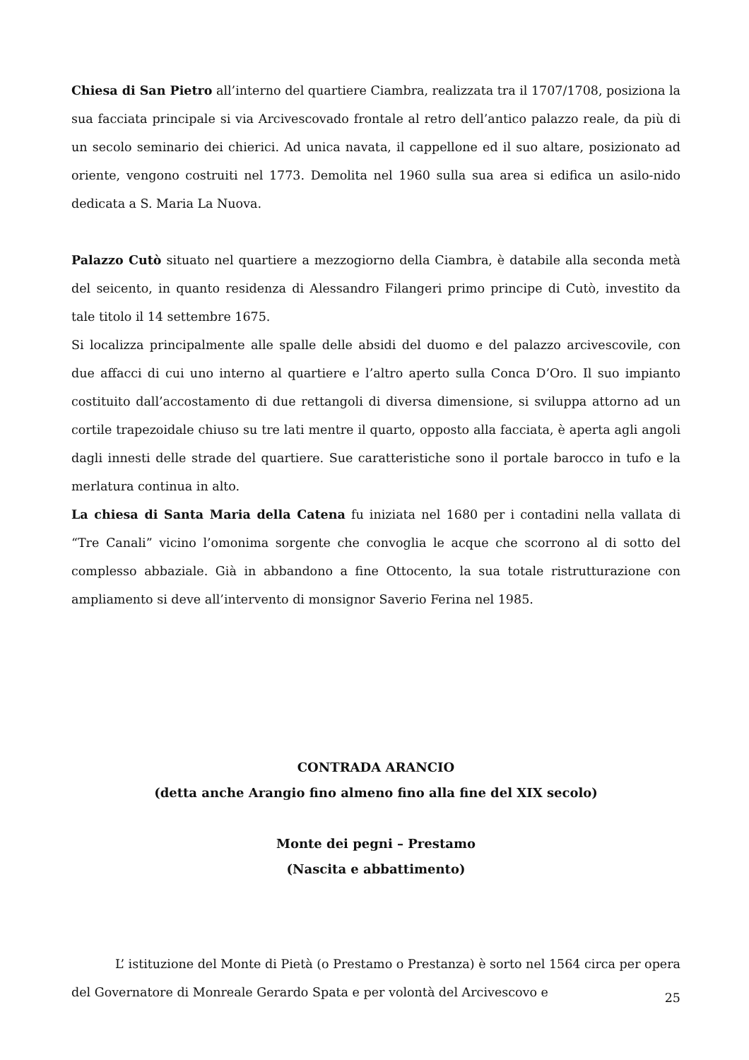Chiesa di San Pietro all’interno del quartiere Ciambra, realizzata tra il 1707/1708, posiziona la sua facciata principale si via Arcivescovado frontale al retro dell’antico palazzo reale, da più di un secolo seminario dei chierici. Ad unica navata, il cappellone ed il suo altare, posizionato ad oriente, vengono costruiti nel 1773. Demolita nel 1960 sulla sua area si edifica un asilo-nido dedicata a S. Maria La Nuova.
Palazzo Cutò situato nel quartiere a mezzogiorno della Ciambra, è databile alla seconda metà del seicento, in quanto residenza di Alessandro Filangeri primo principe di Cutò, investito da tale titolo il 14 settembre 1675.
Si localizza principalmente alle spalle delle absidi del duomo e del palazzo arcivescovile, con due affacci di cui uno interno al quartiere e l’altro aperto sulla Conca D’Oro. Il suo impianto costituito dall’accostamento di due rettangoli di diversa dimensione, si sviluppa attorno ad un cortile trapezoidale chiuso su tre lati mentre il quarto, opposto alla facciata, è aperta agli angoli dagli innesti delle strade del quartiere. Sue caratteristiche sono il portale barocco in tufo e la merlatura continua in alto.
La chiesa di Santa Maria della Catena fu iniziata nel 1680 per i contadini nella vallata di “Tre Canali” vicino l’omonima sorgente che convoglia le acque che scorrono al di sotto del complesso abbaziale. Già in abbandono a fine Ottocento, la sua totale ristrutturazione con ampliamento si deve all’intervento di monsignor Saverio Ferina nel 1985.
CONTRADA ARANCIO
(detta anche Arangio fino almeno fino alla fine del XIX secolo)
Monte dei pegni – Prestamo
(Nascita e abbattimento)
L’ istituzione del Monte di Pietà (o Prestamo o Prestanza) è sorto nel 1564 circa per opera del Governatore di Monreale Gerardo Spata e per volontà del Arcivescovo e
25